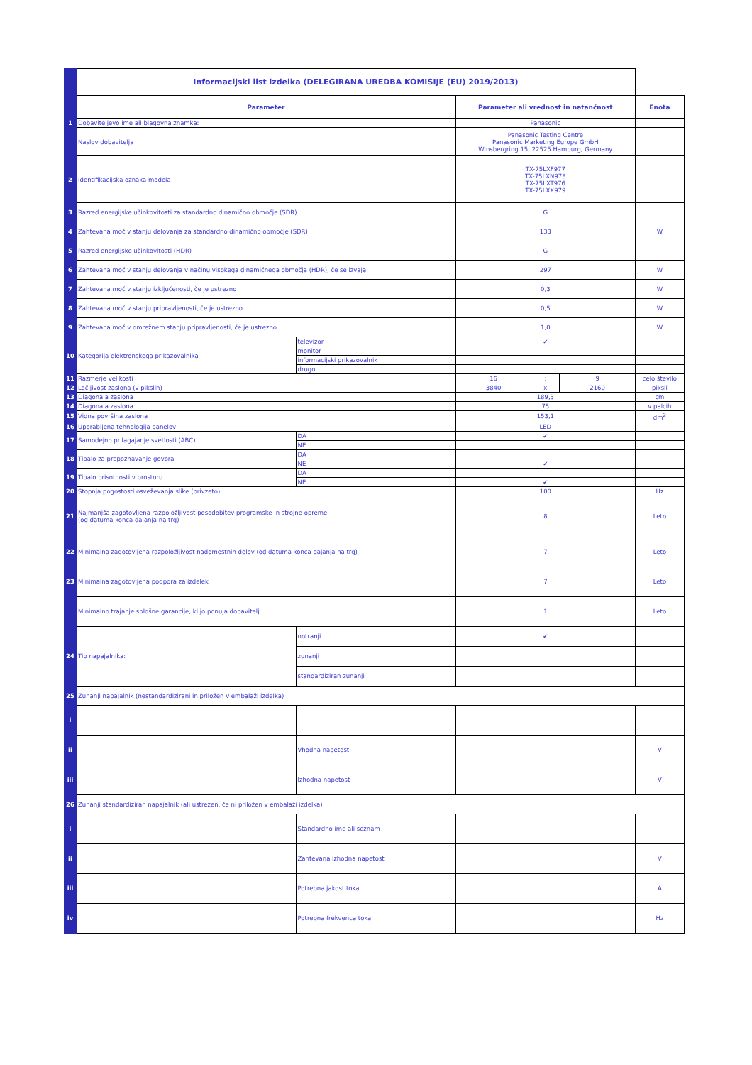| | Informacijski list izdelka (DELEGIRANA UREDBA KOMISIJE (EU) 2019/2013) | | | | | |
| | Parameter | | Parameter ali vrednost in natančnost | | | Enota |
| 1 | Dobaviteljevo ime ali blagovna znamka: | | Panasonic | | | |
| | Naslov dobavitelja | | Panasonic Testing Centre Panasonic Marketing Europe GmbH Winsbergring 15, 22525 Hamburg, Germany | | | |
| 2 | Identifikacijska oznaka modela | | TX-75LXF977 TX-75LXN978 TX-75LXT976 TX-75LXX979 | | | |
| 3 | Razred energijske učinkovitosti za standardno dinamično območje (SDR) | | G | | | |
| 4 | Zahtevana moč v stanju delovanja za standardno dinamično območje (SDR) | | 133 | | | W |
| 5 | Razred energijske učinkovitosti (HDR) | | G | | | |
| 6 | Zahtevana moč v stanju delovanja v načinu visokega dinamičnega območja (HDR), če se izvaja | | 297 | | | W |
| 7 | Zahtevana moč v stanju izključenosti, če je ustrezno | | 0,3 | | | W |
| 8 | Zahtevana moč v stanju pripravljenosti, če je ustrezno | | 0,5 | | | W |
| 9 | Zahtevana moč v omrežnem stanju pripravljenosti, če je ustrezno | | 1,0 | | | W |
| 10 | Kategorija elektronskega prikazovalnika | televizor | ✔ | | | |
| | | monitor | | | | |
| | | informacijski prikazovalnik | | | | |
| | | drugo | | | | |
| 11 | Razmerje velikosti | | 16 | : | 9 | celo število |
| 12 | Ločljivost zaslona (v pikslih) | | 3840 | x | 2160 | piksli |
| 13 | Diagonala zaslona | | 189,3 | | | cm |
| 14 | Diagonala zaslona | | 75 | | | v palcih |
| 15 | Vidna površina zaslona | | 153,1 | | | dm<sup>2</sup> |
| 16 | Uporabljena tehnologija panelov | | LED | | | |
| 17 | Samodejno prilagajanje svetlosti (ABC) | DA | ✔ | | | |
| | | NE | | | | |
| 18 | Tipalo za prepoznavanje govora | DA | | | | |
| | | NE | ✔ | | | |
| 19 | Tipalo prisotnosti v prostoru | DA | | | | |
| | | NE | ✔ | | | |
| 20 | Stopnja pogostosti osveževanja slike (privzeto) | | 100 | | | Hz |
| 21 | Najmanjša zagotovljena razpoložljivost posodobitev programske in strojne opreme (od datuma konca dajanja na trg) | | 8 | | | Leto |
| 22 | Minimalna zagotovljena razpoložljivost nadomestnih delov (od datuma konca dajanja na trg) | | 7 | | | Leto |
| 23 | Minimalna zagotovljena podpora za izdelek | | 7 | | | Leto |
| | Minimalno trajanje splošne garancije, ki jo ponuja dobavitelj | | 1 | | | Leto |
| 24 | Tip napajalnika: | notranji | ✔ | | | |
| | | zunanji | | | | |
| | | standardiziran zunanji | | | | |
| 25 | Zunanji napajalnik (nestandardizirani in priložen v embalaži izdelka) | | | | | |
| i | | | | | | |
| ii | | Vhodna napetost | | | | V |
| iii | | Izhodna napetost | | | | V |
| 26 | Zunanji standardiziran napajalnik (ali ustrezen, če ni priložen v embalaži izdelka) | | | | | |
| i | | Standardno ime ali seznam | | | | |
| ii | | Zahtevana izhodna napetost | | | | V |
| iii | | Potrebna jakost toka | | | | A |
| iv | | Potrebna frekvenca toka | | | | Hz |